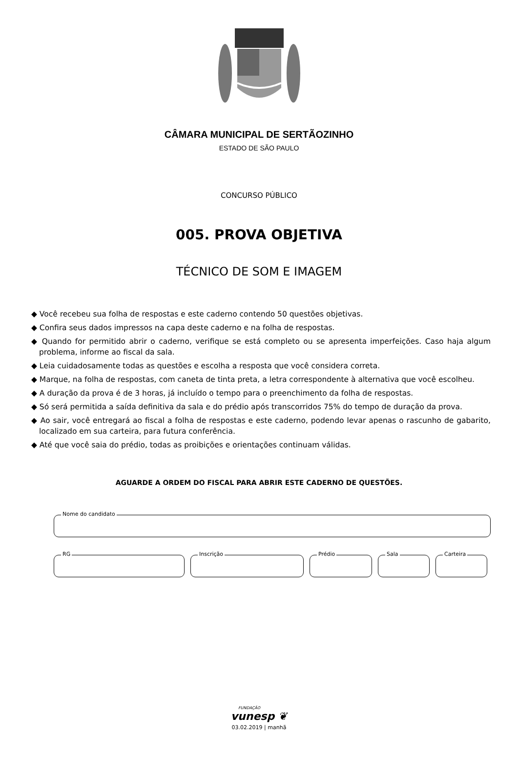CÂMARA MUNICIPAL DE SERTÃOZINHO
ESTADO DE SÃO PAULO
CONCURSO PÚBLICO
005. PROVA OBJETIVA
TÉCNICO DE SOM E IMAGEM
◆ Você recebeu sua folha de respostas e este caderno contendo 50 questões objetivas.
◆ Confira seus dados impressos na capa deste caderno e na folha de respostas.
◆ Quando for permitido abrir o caderno, verifique se está completo ou se apresenta imperfeições. Caso haja algum problema, informe ao fiscal da sala.
◆ Leia cuidadosamente todas as questões e escolha a resposta que você considera correta.
◆ Marque, na folha de respostas, com caneta de tinta preta, a letra correspondente à alternativa que você escolheu.
◆ A duração da prova é de 3 horas, já incluído o tempo para o preenchimento da folha de respostas.
◆ Só será permitida a saída definitiva da sala e do prédio após transcorridos 75% do tempo de duração da prova.
◆ Ao sair, você entregará ao fiscal a folha de respostas e este caderno, podendo levar apenas o rascunho de gabarito, localizado em sua carteira, para futura conferência.
◆ Até que você saia do prédio, todas as proibições e orientações continuam válidas.
AGUARDE A ORDEM DO FISCAL PARA ABRIR ESTE CADERNO DE QUESTÕES.
Nome do candidato
RG
Inscrição
Prédio
Sala
Carteira
FUNDAÇÃO
vunesp ❦
03.02.2019 | manhã